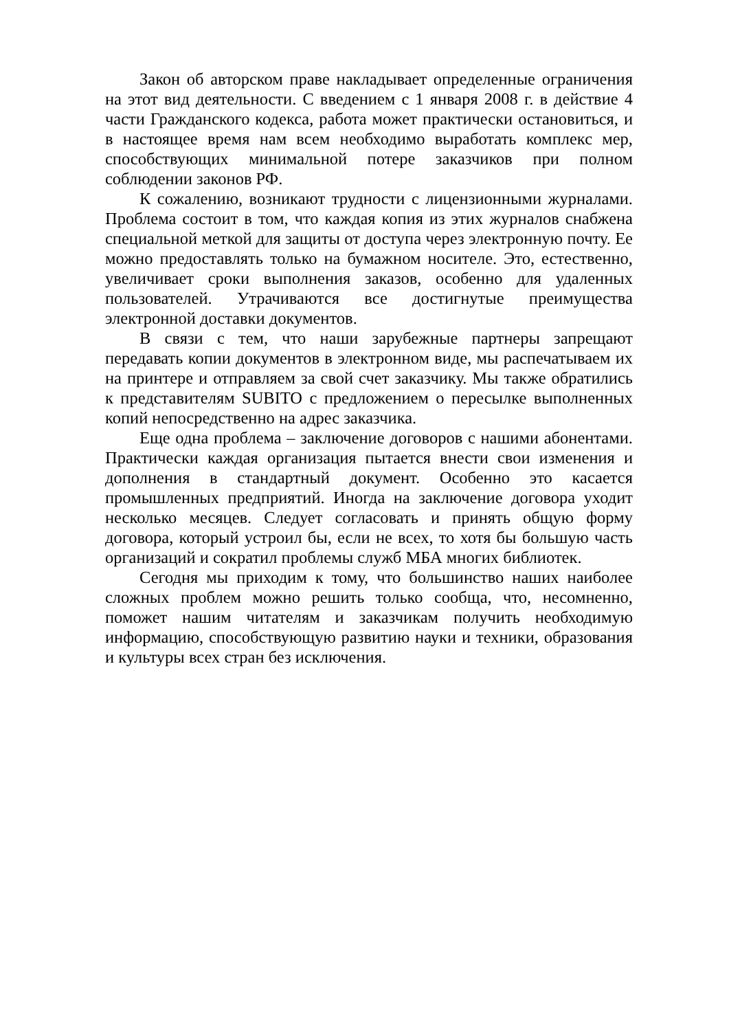Закон об авторском праве накладывает определенные ограничения на этот вид деятельности. С введением с 1 января 2008 г. в действие 4 части Гражданского кодекса, работа может практически остановиться, и в настоящее время нам всем необходимо выработать комплекс мер, способствующих минимальной потере заказчиков при полном соблюдении законов РФ.
К сожалению, возникают трудности с лицензионными журналами. Проблема состоит в том, что каждая копия из этих журналов снабжена специальной меткой для защиты от доступа через электронную почту. Ее можно предоставлять только на бумажном носителе. Это, естественно, увеличивает сроки выполнения заказов, особенно для удаленных пользователей. Утрачиваются все достигнутые преимущества электронной доставки документов.
В связи с тем, что наши зарубежные партнеры запрещают передавать копии документов в электронном виде, мы распечатываем их на принтере и отправляем за свой счет заказчику. Мы также обратились к представителям SUBITO с предложением о пересылке выполненных копий непосредственно на адрес заказчика.
Еще одна проблема – заключение договоров с нашими абонентами. Практически каждая организация пытается внести свои изменения и дополнения в стандартный документ. Особенно это касается промышленных предприятий. Иногда на заключение договора уходит несколько месяцев. Следует согласовать и принять общую форму договора, который устроил бы, если не всех, то хотя бы большую часть организаций и сократил проблемы служб МБА многих библиотек.
Сегодня мы приходим к тому, что большинство наших наиболее сложных проблем можно решить только сообща, что, несомненно, поможет нашим читателям и заказчикам получить необходимую информацию, способствующую развитию науки и техники, образования и культуры всех стран без исключения.